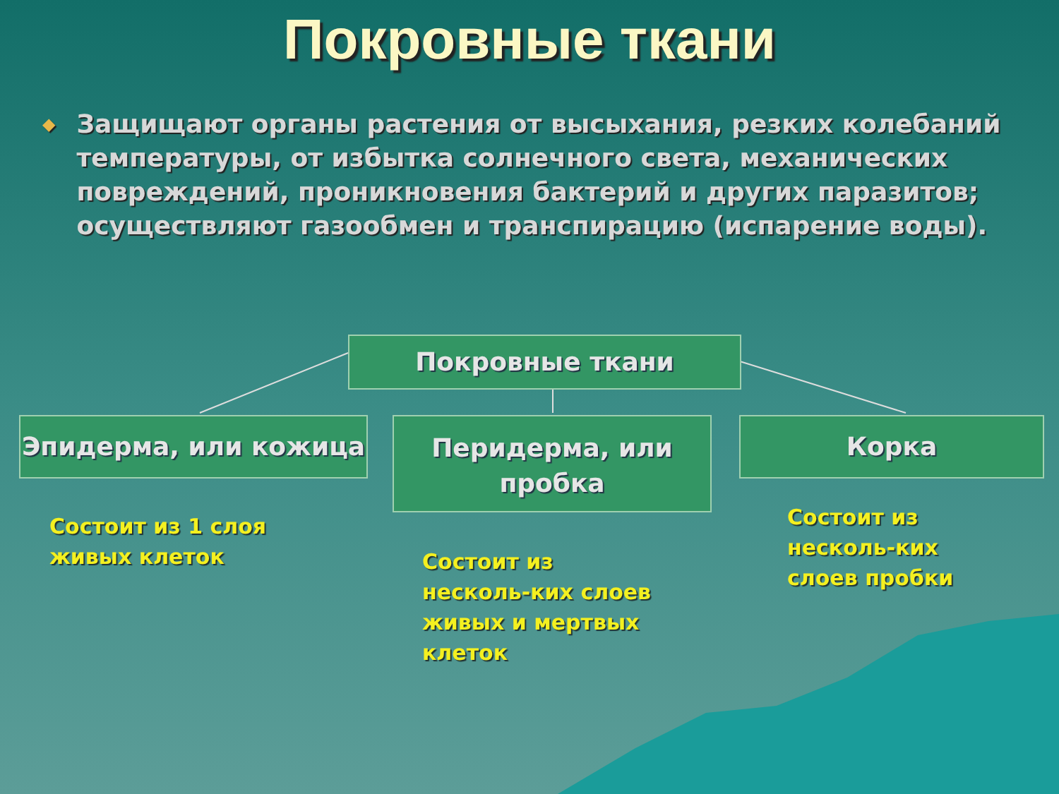Покровные ткани
◆
Защищают органы растения от высыхания, резких колебаний температуры, от избытка солнечного света, механических повреждений, проникновения бактерий и других паразитов; осуществляют газообмен и транспирацию (испарение воды).
Покровные ткани
Эпидерма, или кожица
Перидерма, или пробка
Корка
Состоит из 1 слоя
живых клеток
Состоит из
несколь-ких слоев
живых и мертвых
клеток
Состоит из
несколь-ких
слоев пробки